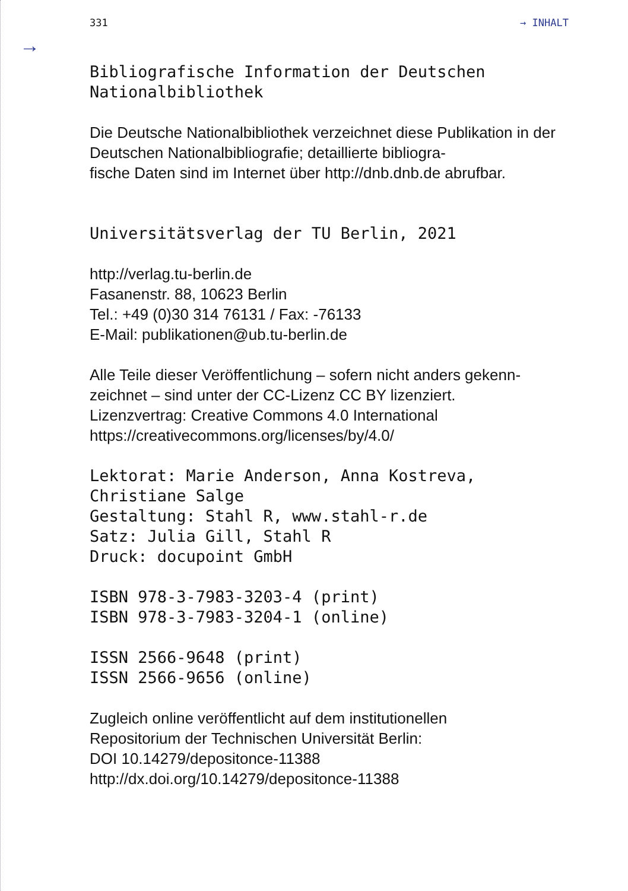331 → INHALT
→
Bibliografische Information der Deutschen
Nationalbibliothek
Die Deutsche Nationalbibliothek verzeichnet diese Publikation in der Deutschen Nationalbibliografie; detaillierte bibliogra-
fische Daten sind im Internet über http://dnb.dnb.de abrufbar.
Universitätsverlag der TU Berlin, 2021
http://verlag.tu-berlin.de
Fasanenstr. 88, 10623 Berlin
Tel.: +49 (0)30 314 76131 / Fax: -76133
E-Mail: publikationen@ub.tu-berlin.de
Alle Teile dieser Veröffentlichung – sofern nicht anders gekenn-
zeichnet – sind unter der CC-Lizenz CC BY lizenziert.
Lizenzvertrag: Creative Commons 4.0 International
https://creativecommons.org/licenses/by/4.0/
Lektorat: Marie Anderson, Anna Kostreva,
Christiane Salge
Gestaltung: Stahl R, www.stahl-r.de
Satz: Julia Gill, Stahl R
Druck: docupoint GmbH
ISBN 978-3-7983-3203-4 (print)
ISBN 978-3-7983-3204-1 (online)
ISSN 2566-9648 (print)
ISSN 2566-9656 (online)
Zugleich online veröffentlicht auf dem institutionellen
Repositorium der Technischen Universität Berlin:
DOI 10.14279/depositonce-11388
http://dx.doi.org/10.14279/depositonce-11388